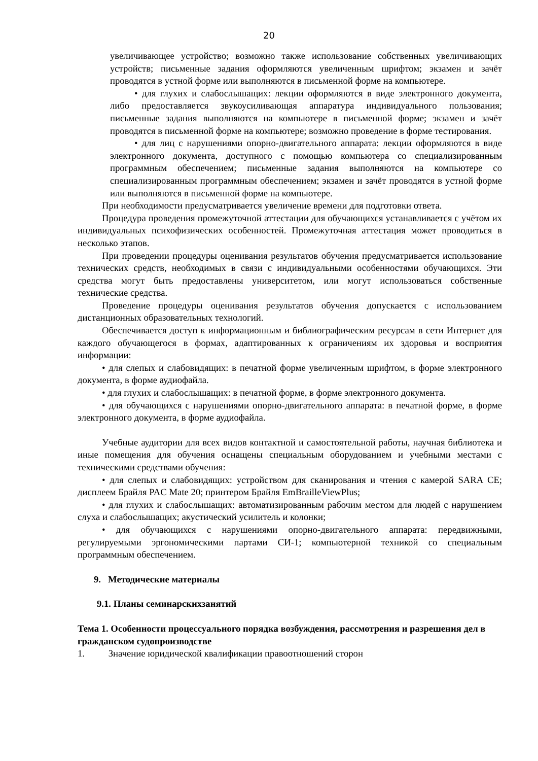20
увеличивающее устройство; возможно также использование собственных увеличивающих устройств; письменные задания оформляются увеличенным шрифтом; экзамен и зачёт проводятся в устной форме или выполняются в письменной форме на компьютере.
• для глухих и слабослышащих: лекции оформляются в виде электронного документа, либо предоставляется звукоусиливающая аппаратура индивидуального пользования; письменные задания выполняются на компьютере в письменной форме; экзамен и зачёт проводятся в письменной форме на компьютере; возможно проведение в форме тестирования.
• для лиц с нарушениями опорно-двигательного аппарата: лекции оформляются в виде электронного документа, доступного с помощью компьютера со специализированным программным обеспечением; письменные задания выполняются на компьютере со специализированным программным обеспечением; экзамен и зачёт проводятся в устной форме или выполняются в письменной форме на компьютере.
При необходимости предусматривается увеличение времени для подготовки ответа.
Процедура проведения промежуточной аттестации для обучающихся устанавливается с учётом их индивидуальных психофизических особенностей. Промежуточная аттестация может проводиться в несколько этапов.
При проведении процедуры оценивания результатов обучения предусматривается использование технических средств, необходимых в связи с индивидуальными особенностями обучающихся. Эти средства могут быть предоставлены университетом, или могут использоваться собственные технические средства.
Проведение процедуры оценивания результатов обучения допускается с использованием дистанционных образовательных технологий.
Обеспечивается доступ к информационным и библиографическим ресурсам в сети Интернет для каждого обучающегося в формах, адаптированных к ограничениям их здоровья и восприятия информации:
• для слепых и слабовидящих: в печатной форме увеличенным шрифтом, в форме электронного документа, в форме аудиофайла.
• для глухих и слабослышащих: в печатной форме, в форме электронного документа.
• для обучающихся с нарушениями опорно-двигательного аппарата: в печатной форме, в форме электронного документа, в форме аудиофайла.
Учебные аудитории для всех видов контактной и самостоятельной работы, научная библиотека и иные помещения для обучения оснащены специальным оборудованием и учебными местами с техническими средствами обучения:
• для слепых и слабовидящих: устройством для сканирования и чтения с камерой SARA CE; дисплеем Брайля PAC Mate 20; принтером Брайля EmBrailleViewPlus;
• для глухих и слабослышащих: автоматизированным рабочим местом для людей с нарушением слуха и слабослышащих; акустический усилитель и колонки;
• для обучающихся с нарушениями опорно-двигательного аппарата: передвижными, регулируемыми эргономическими партами СИ-1; компьютерной техникой со специальным программным обеспечением.
9. Методические материалы
9.1. Планы семинарскихзанятий
Тема 1. Особенности процессуального порядка возбуждения, рассмотрения и разрешения дел в гражданском судопроизводстве
1. Значение юридической квалификации правоотношений сторон